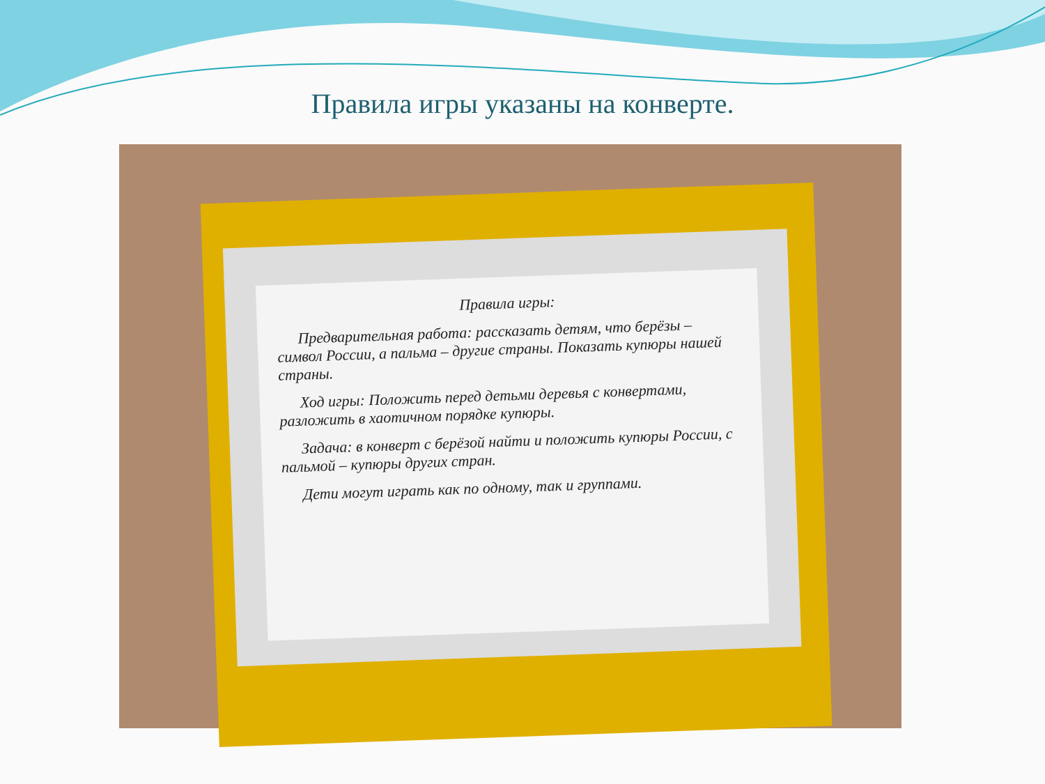Правила игры указаны на конверте.
Правила игры:
Предварительная работа: рассказать детям, что берёзы – символ России, а пальма – другие страны. Показать купюры нашей страны.
Ход игры: Положить перед детьми деревья с конвертами, разложить в хаотичном порядке купюры.
Задача: в конверт с берёзой найти и положить купюры России, с пальмой – купюры других стран.
Дети могут играть как по одному, так и группами.